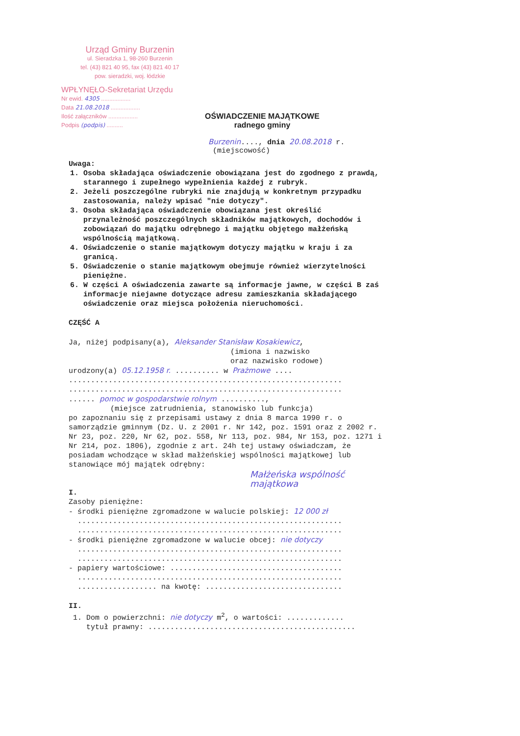Urząd Gminy Burzenin
ul. Sieradzka 1, 98-260 Burzenin
tel. (43) 821 40 95, fax (43) 821 40 17
pow. sieradzki, woj. łódzkie
WPŁYNĘŁO-Sekretariat Urzędu
Nr ewid. 4305 ..................
Data 21.08.2018 ..................
Ilość załączników ..................
Podpis (podpis) ..........
OŚWIADCZENIE MAJĄTKOWE
radnego gminy
Burzenin...., dnia 20.08.2018 r.
(miejscowość)
Uwaga:
1. Osoba składająca oświadczenie obowiązana jest do zgodnego z prawdą, starannego i zupełnego wypełnienia każdej z rubryk.
2. Jeżeli poszczególne rubryki nie znajdują w konkretnym przypadku zastosowania, należy wpisać "nie dotyczy".
3. Osoba składająca oświadczenie obowiązana jest określić przynależność poszczególnych składników majątkowych, dochodów i zobowiązań do majątku odrębnego i majątku objętego małżeńską wspólnością majątkową.
4. Oświadczenie o stanie majątkowym dotyczy majątku w kraju i za granicą.
5. Oświadczenie o stanie majątkowym obejmuje również wierzytelności pieniężne.
6. W części A oświadczenia zawarte są informacje jawne, w części B zaś informacje niejawne dotyczące adresu zamieszkania składającego oświadczenie oraz miejsca położenia nieruchomości.
CZĘŚĆ A
Ja, niżej podpisany(a), Aleksander Stanisław Kosakiewicz,
(imiona i nazwisko
oraz nazwisko rodowe)
urodzony(a) 05.12.1958 r. .......... w Prażmowe ....
..............................................................
..............................................................
...... pomoc w gospodarstwie rolnym ..........,
(miejsce zatrudnienia, stanowisko lub funkcja)
po zapoznaniu się z przepisami ustawy z dnia 8 marca 1990 r. o samorządzie gminnym (Dz. U. z 2001 r. Nr 142, poz. 1591 oraz z 2002 r. Nr 23, poz. 220, Nr 62, poz. 558, Nr 113, poz. 984, Nr 153, poz. 1271 i Nr 214, poz. 1806), zgodnie z art. 24h tej ustawy oświadczam, że posiadam wchodzące w skład małżeńskiej wspólności majątkowej lub stanowiące mój majątek odrębny:
Małżeńska wspólność majątkowa
I.
Zasoby pieniężne:
- środki pieniężne zgromadzone w walucie polskiej: 12 000 zł
............................................................
............................................................
- środki pieniężne zgromadzone w walucie obcej: nie dotyczy
............................................................
............................................................
- papiery wartościowe: .......................................
............................................................
.................. na kwotę: ...............................
II.
1. Dom o powierzchni: nie dotyczy m<sup>2</sup>, o wartości: .............
tytuł prawny: ...............................................